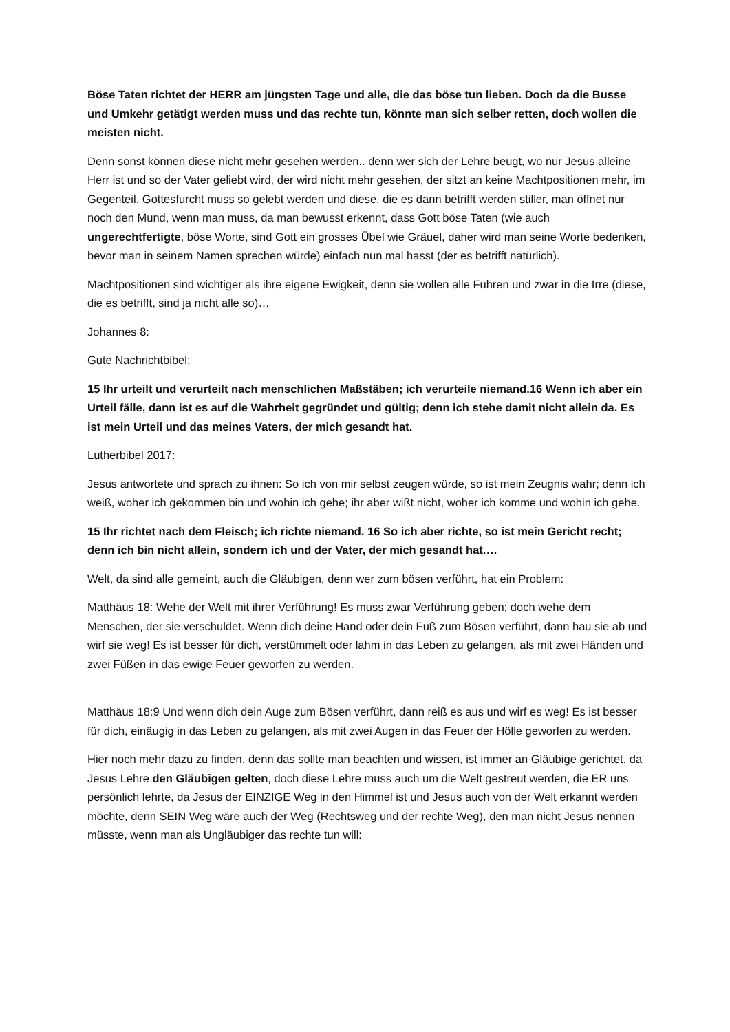Böse Taten richtet der HERR am jüngsten Tage und alle, die das böse tun lieben. Doch da die Busse und Umkehr getätigt werden muss und das rechte tun, könnte man sich selber retten, doch wollen die meisten nicht.
Denn sonst können diese nicht mehr gesehen werden.. denn wer sich der Lehre beugt, wo nur Jesus alleine Herr ist und so der Vater geliebt wird, der wird nicht mehr gesehen, der sitzt an keine Machtpositionen mehr, im Gegenteil, Gottesfurcht muss so gelebt werden und diese, die es dann betrifft werden stiller, man öffnet nur noch den Mund, wenn man muss, da man bewusst erkennt, dass Gott böse Taten (wie auch ungerechtfertigte, böse Worte, sind Gott ein grosses Übel wie Gräuel, daher wird man seine Worte bedenken, bevor man in seinem Namen sprechen würde) einfach nun mal hasst (der es betrifft natürlich).
Machtpositionen sind wichtiger als ihre eigene Ewigkeit, denn sie wollen alle Führen und zwar in die Irre (diese, die es betrifft, sind ja nicht alle so)…
Johannes 8:
Gute Nachrichtbibel:
15 Ihr urteilt und verurteilt nach menschlichen Maßstäben; ich verurteile niemand.16 Wenn ich aber ein Urteil fälle, dann ist es auf die Wahrheit gegründet und gültig; denn ich stehe damit nicht allein da. Es ist mein Urteil und das meines Vaters, der mich gesandt hat.
Lutherbibel 2017:
Jesus antwortete und sprach zu ihnen: So ich von mir selbst zeugen würde, so ist mein Zeugnis wahr; denn ich weiß, woher ich gekommen bin und wohin ich gehe; ihr aber wißt nicht, woher ich komme und wohin ich gehe.
15 Ihr richtet nach dem Fleisch; ich richte niemand. 16 So ich aber richte, so ist mein Gericht recht; denn ich bin nicht allein, sondern ich und der Vater, der mich gesandt hat.…
Welt, da sind alle gemeint, auch die Gläubigen, denn wer zum bösen verführt, hat ein Problem:
Matthäus 18: Wehe der Welt mit ihrer Verführung! Es muss zwar Verführung geben; doch wehe dem Menschen, der sie verschuldet. Wenn dich deine Hand oder dein Fuß zum Bösen verführt, dann hau sie ab und wirf sie weg! Es ist besser für dich, verstümmelt oder lahm in das Leben zu gelangen, als mit zwei Händen und zwei Füßen in das ewige Feuer geworfen zu werden.
Matthäus 18:9 Und wenn dich dein Auge zum Bösen verführt, dann reiß es aus und wirf es weg! Es ist besser für dich, einäugig in das Leben zu gelangen, als mit zwei Augen in das Feuer der Hölle geworfen zu werden.
Hier noch mehr dazu zu finden, denn das sollte man beachten und wissen, ist immer an Gläubige gerichtet, da Jesus Lehre den Gläubigen gelten, doch diese Lehre muss auch um die Welt gestreut werden, die ER uns persönlich lehrte, da Jesus der EINZIGE Weg in den Himmel ist und Jesus auch von der Welt erkannt werden möchte, denn SEIN Weg wäre auch der Weg (Rechtsweg und der rechte Weg), den man nicht Jesus nennen müsste, wenn man als Ungläubiger das rechte tun will: